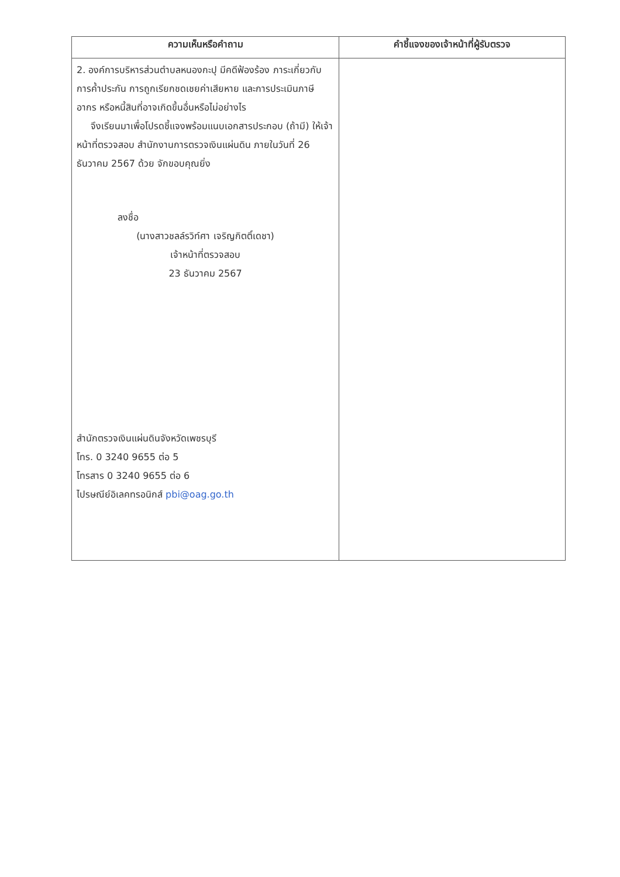| ความเห็นหรือคำถาม | คำชี้แจงของเจ้าหน้าที่ผู้รับตรวจ |
| --- | --- |
| 2. องค์การบริหารส่วนตำบลหนองกะปุ มีคดีฟ้องร้อง ภาระเกี่ยวกับการค้ำประกัน การถูกเรียกชดเชยค่าเสียหาย และการประเมินภาษีอากร หรือหนี้สินที่อาจเกิดขึ้นอื่นหรือไม่อย่างไร จึงเรียนมาเพื่อโปรดชี้แจงพร้อมแนบเอกสารประกอบ (ถ้ามี) ให้เจ้าหน้าที่ตรวจสอบ สำนักงานการตรวจเงินแผ่นดิน ภายในวันที่ 26 ธันวาคม 2567 ด้วย จักขอบคุณยิ่ง ลงชื่อ (นางสาวชลล์รวิท์ศา เจริญกิตติ์เดชา) เจ้าหน้าที่ตรวจสอบ 23 ธันวาคม 2567 สำนักตรวจเงินแผ่นดินจังหวัดเพชรบุรี โทร. 0 3240 9655 ต่อ 5 โทรสาร 0 3240 9655 ต่อ 6 ไปรษณีย์อิเลคทรอนิกส์ pbi@oag.go.th | |